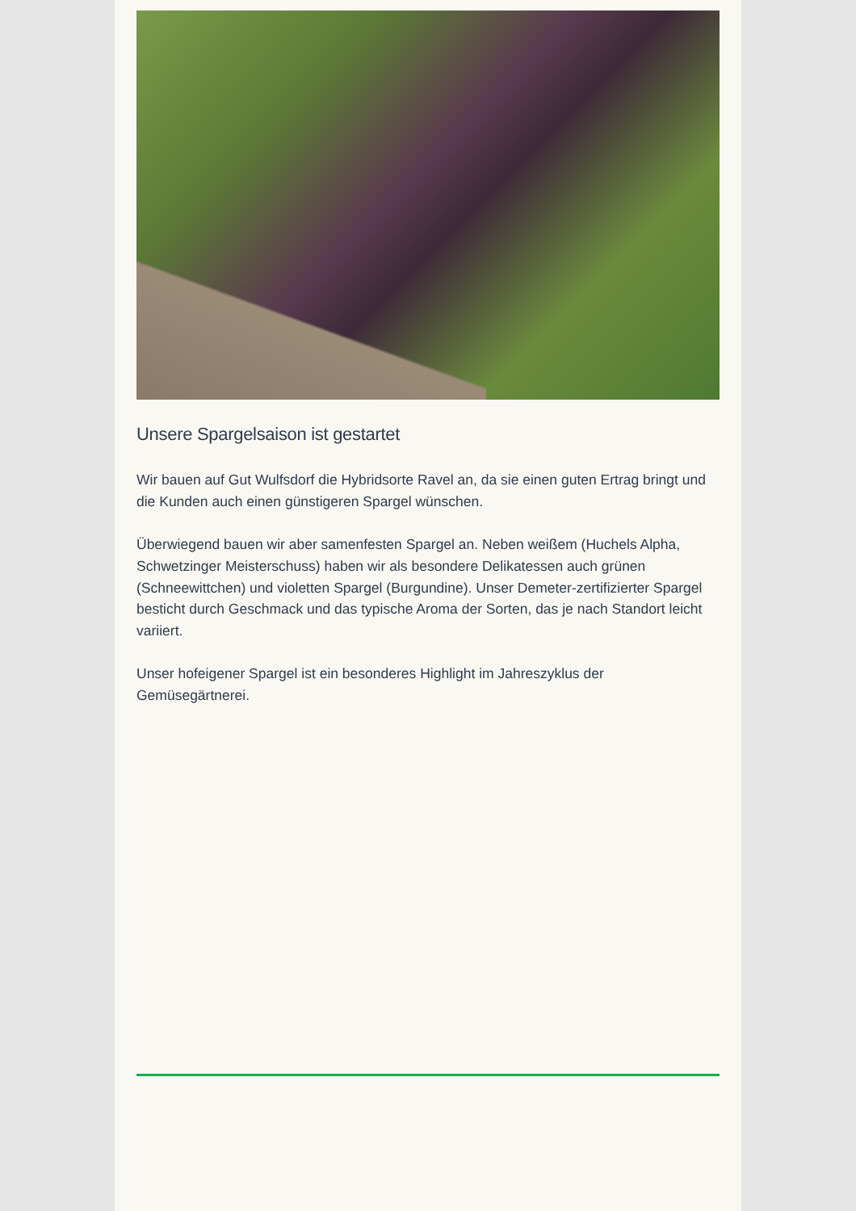Unsere Spargelsaison ist gestartet
Wir bauen auf Gut Wulfsdorf die Hybridsorte Ravel an, da sie einen guten Ertrag bringt und die Kunden auch einen günstigeren Spargel wünschen.
Überwiegend bauen wir aber samenfesten Spargel an. Neben weißem (Huchels Alpha, Schwetzinger Meisterschuss) haben wir als besondere Delikatessen auch grünen (Schneewittchen) und violetten Spargel (Burgundine). Unser Demeter-zertifizierter Spargel besticht durch Geschmack und das typische Aroma der Sorten, das je nach Standort leicht variiert.
Unser hofeigener Spargel ist ein besonderes Highlight im Jahreszyklus der Gemüsegärtnerei.